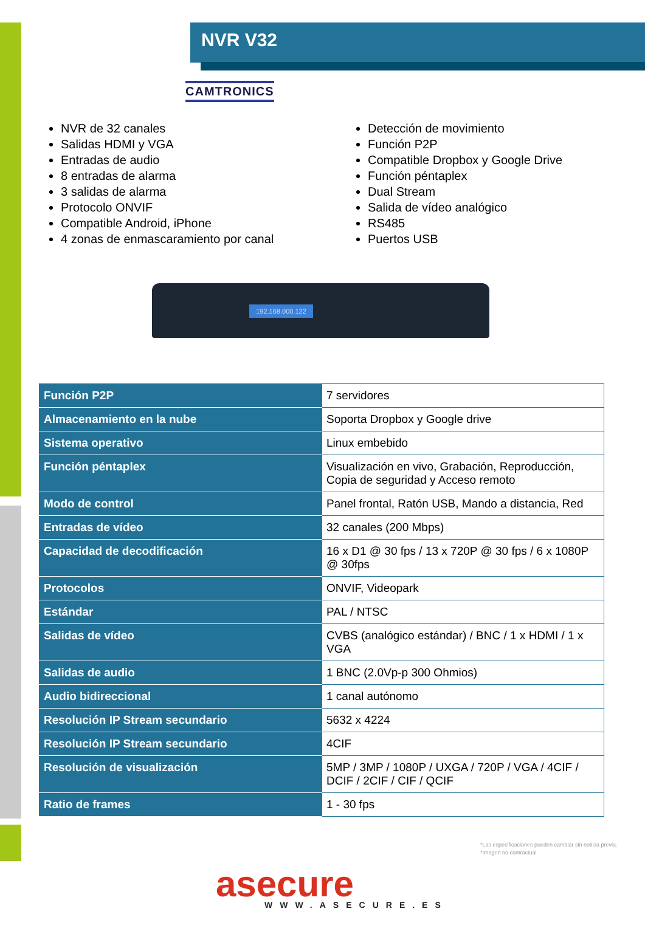NVR V32
CAMTRONICS
NVR de 32 canales
Salidas HDMI y VGA
Entradas de audio
8 entradas de alarma
3 salidas de alarma
Protocolo ONVIF
Compatible Android, iPhone
4 zonas de enmascaramiento por canal
Detección de movimiento
Función P2P
Compatible Dropbox y Google Drive
Función péntaplex
Dual Stream
Salida de vídeo analógico
RS485
Puertos USB
192.168.000.122
| Función P2P | 7 servidores |
| Almacenamiento en la nube | Soporta Dropbox y Google drive |
| Sistema operativo | Linux embebido |
| Función péntaplex | Visualización en vivo, Grabación, Reproducción, Copia de seguridad y Acceso remoto |
| Modo de control | Panel frontal, Ratón USB, Mando a distancia, Red |
| Entradas de vídeo | 32 canales (200 Mbps) |
| Capacidad de decodificación | 16 x D1 @ 30 fps / 13 x 720P @ 30 fps / 6 x 1080P @ 30fps |
| Protocolos | ONVIF, Videopark |
| Estándar | PAL / NTSC |
| Salidas de vídeo | CVBS (analógico estándar) / BNC / 1 x HDMI / 1 x VGA |
| Salidas de audio | 1 BNC (2.0Vp-p 300 Ohmios) |
| Audio bidireccional | 1 canal autónomo |
| Resolución IP Stream secundario | 5632 x 4224 |
| Resolución IP Stream secundario | 4CIF |
| Resolución de visualización | 5MP / 3MP / 1080P / UXGA / 720P / VGA / 4CIF / DCIF / 2CIF / CIF / QCIF |
| Ratio de frames | 1 - 30 fps |
*Las especificaciones pueden cambiar sin noticia previa.
*Imagen no contractual.
asecure
WWW.ASECURE.ES